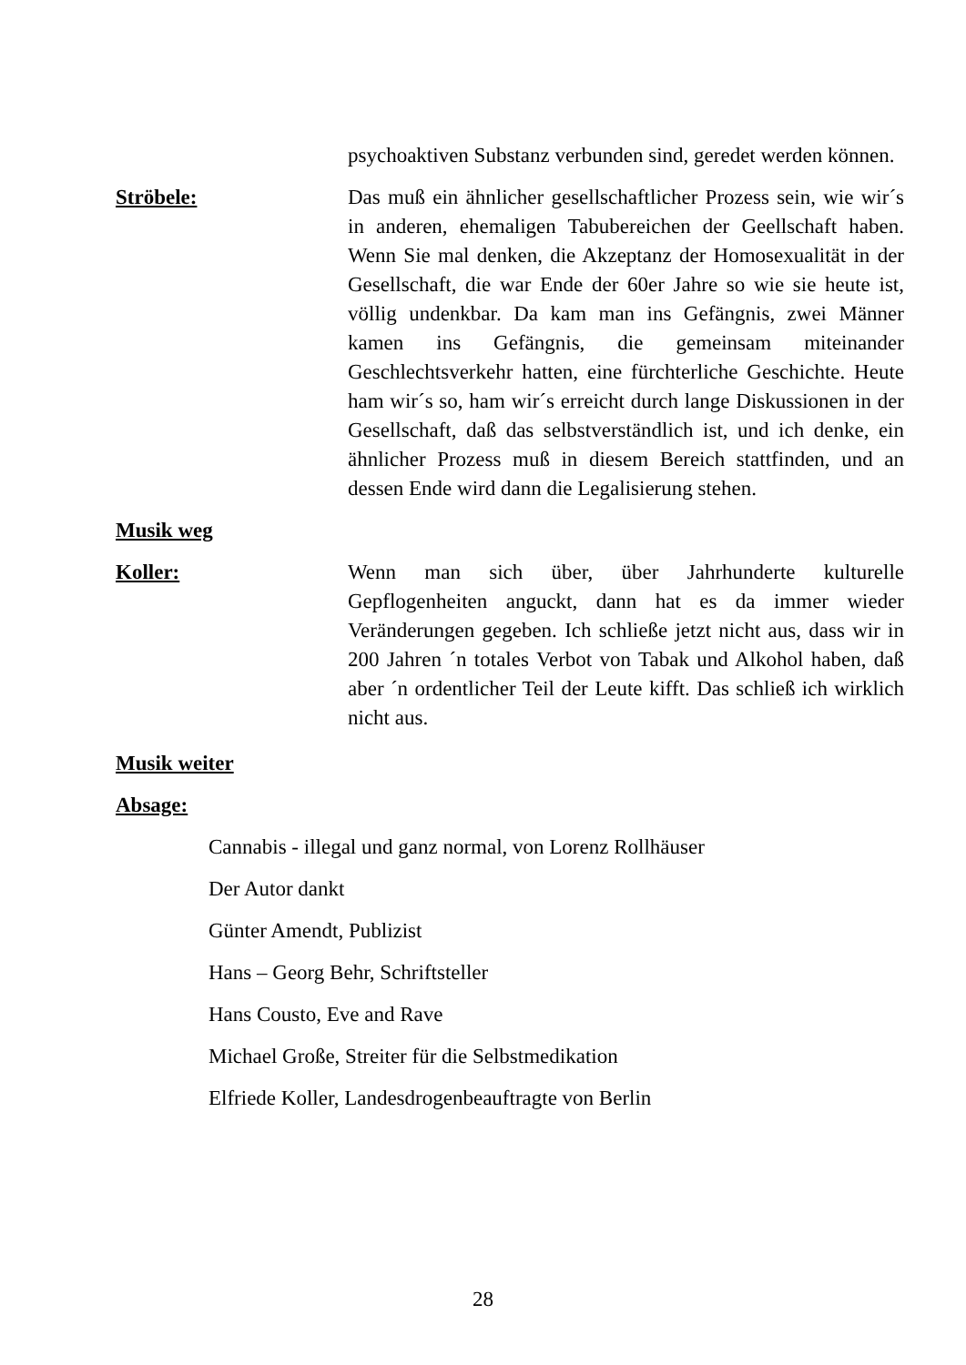psychoaktiven Substanz verbunden sind, geredet werden können.
Ströbele: Das muß ein ähnlicher gesellschaftlicher Prozess sein, wie wir´s in anderen, ehemaligen Tabubereichen der Geellschaft haben. Wenn Sie mal denken, die Akzeptanz der Homosexualität in der Gesellschaft, die war Ende der 60er Jahre so wie sie heute ist, völlig undenkbar. Da kam man ins Gefängnis, zwei Männer kamen ins Gefängnis, die gemeinsam miteinander Geschlechtsverkehr hatten, eine fürchterliche Geschichte. Heute ham wir´s so, ham wir´s erreicht durch lange Diskussionen in der Gesellschaft, daß das selbstverständlich ist, und ich denke, ein ähnlicher Prozess muß in diesem Bereich stattfinden, und an dessen Ende wird dann die Legalisierung stehen.
Musik weg
Koller: Wenn man sich über, über Jahrhunderte kulturelle Gepflogenheiten anguckt, dann hat es da immer wieder Veränderungen gegeben. Ich schließe jetzt nicht aus, dass wir in 200 Jahren ´n totales Verbot von Tabak und Alkohol haben, daß aber ´n ordentlicher Teil der Leute kifft. Das schließ ich wirklich nicht aus.
Musik weiter
Absage:
Cannabis - illegal und ganz normal, von Lorenz Rollhäuser
Der Autor dankt
Günter Amendt, Publizist
Hans – Georg Behr, Schriftsteller
Hans Cousto, Eve and Rave
Michael Große, Streiter für die Selbstmedikation
Elfriede Koller, Landesdrogenbeauftragte von Berlin
28